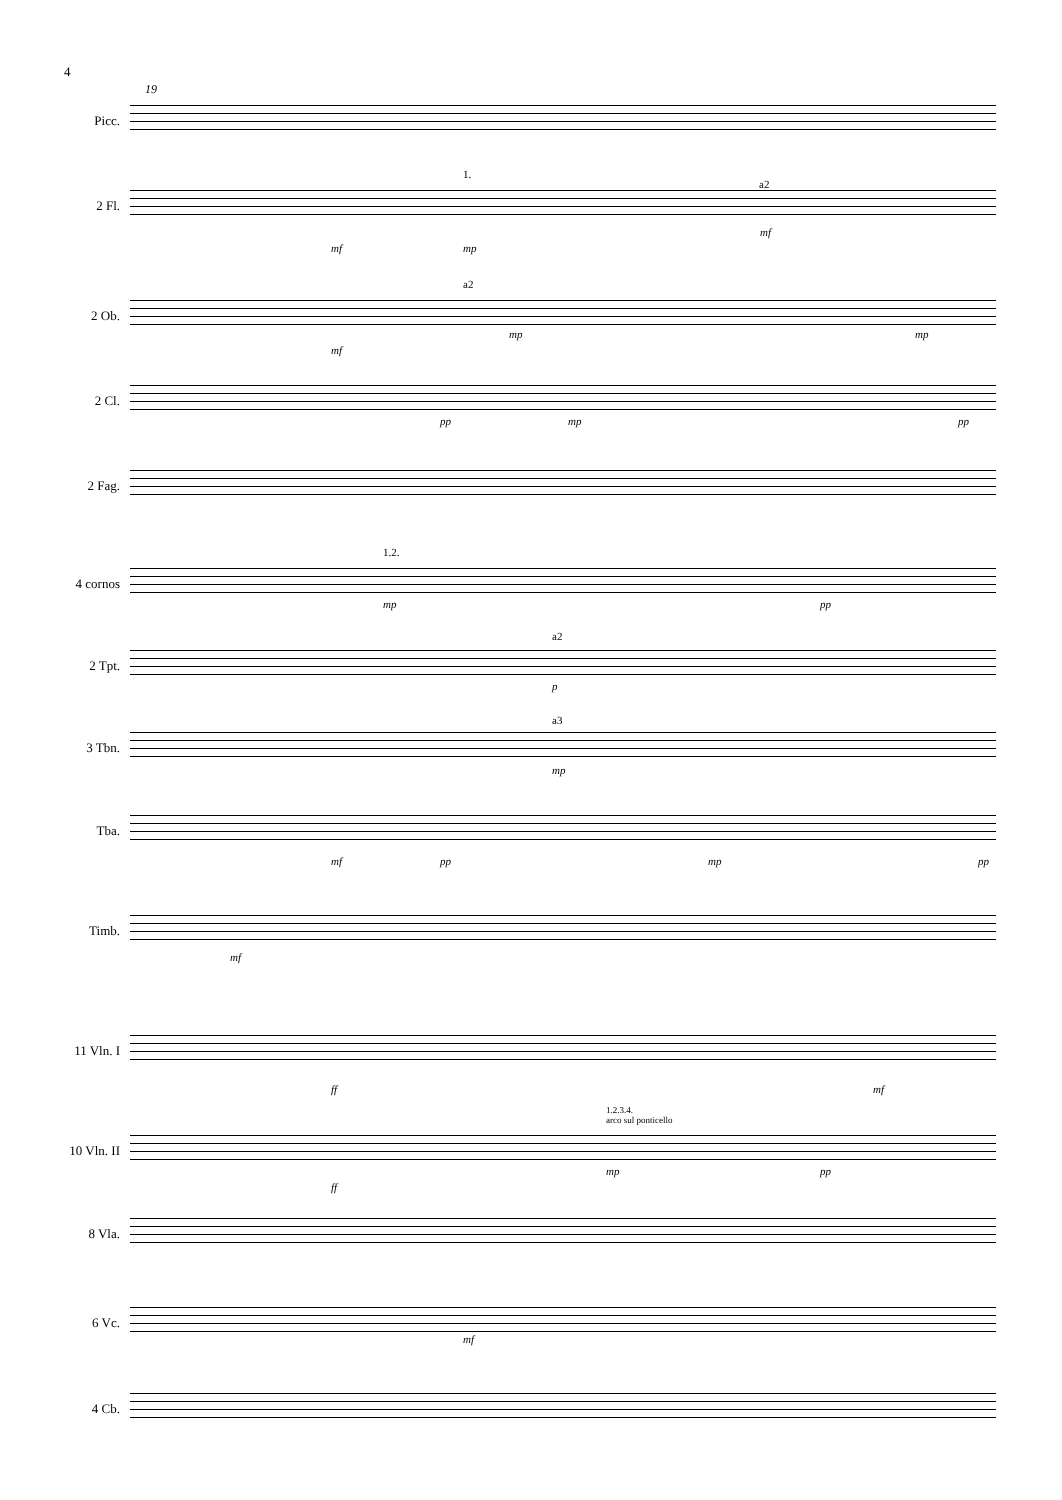4
19
Picc.
2 Fl.
1.
a2
mf mp
mf
2 Ob.
a2
mf
mp mp
2 Cl.
pp mp pp
2 Fag.
4 cornos
1.2.
mp pp
2 Tpt.
a2
p
3 Tbn.
a3
mp
Tba.
mf pp mp pp
Timb.
mf
11 Vln. I
ff mf
10 Vln. II
1.2.3.4.
arco sul ponticello
ff
mp pp
8 Vla.
6 Vc.
mf
4 Cb.